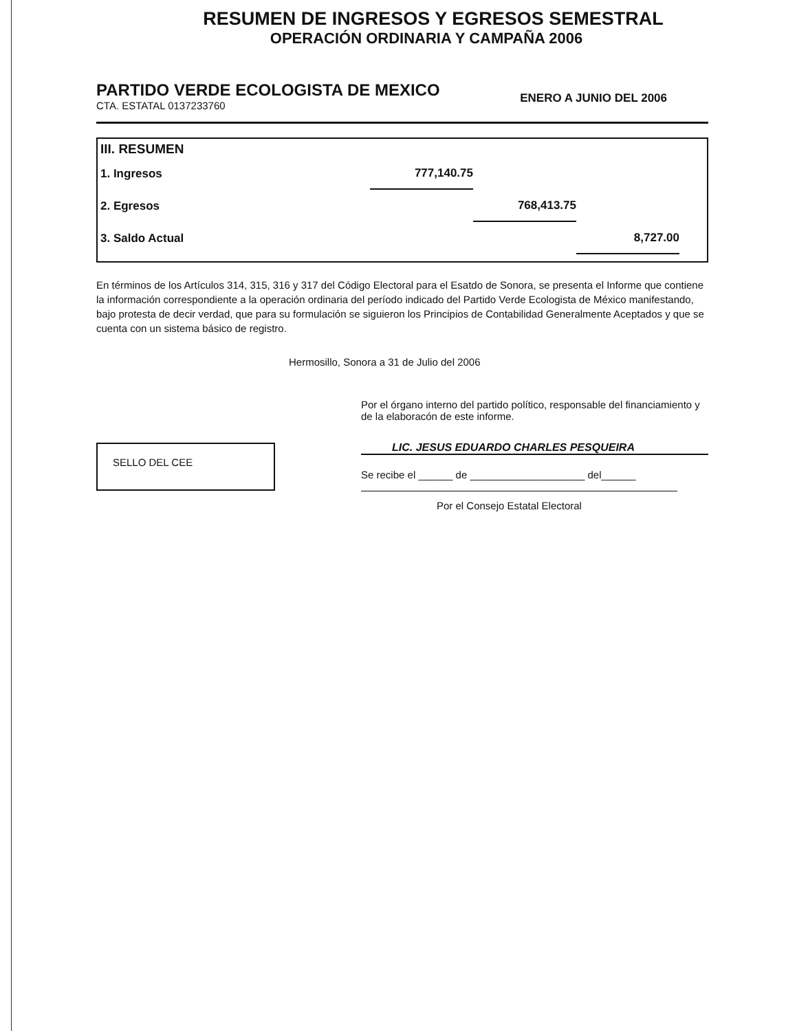RESUMEN DE INGRESOS Y EGRESOS SEMESTRAL
OPERACIÓN ORDINARIA Y CAMPAÑA 2006
PARTIDO VERDE ECOLOGISTA DE MEXICO
CTA. ESTATAL 0137233760
ENERO A JUNIO DEL 2006
III. RESUMEN
| 1. Ingresos | 777,140.75 | | |
| 2. Egresos | | 768,413.75 | |
| 3. Saldo Actual | | | 8,727.00 |
En términos de los Artículos 314, 315, 316 y 317 del Código Electoral para el Esatdo de Sonora, se presenta el Informe que contiene la información correspondiente a la operación ordinaria del período indicado del Partido Verde Ecologista de México manifestando, bajo protesta de decir verdad, que para su formulación se siguieron los Principios de Contabilidad Generalmente Aceptados y que se cuenta con un sistema básico de registro.
Hermosillo, Sonora a 31 de Julio del 2006
Por el órgano interno del partido político, responsable del financiamiento y de la elaboracón de este informe.
LIC. JESUS EDUARDO CHARLES PESQUEIRA
Se recibe el ______ de ____________________ del______
Por el Consejo Estatal Electoral
SELLO DEL CEE